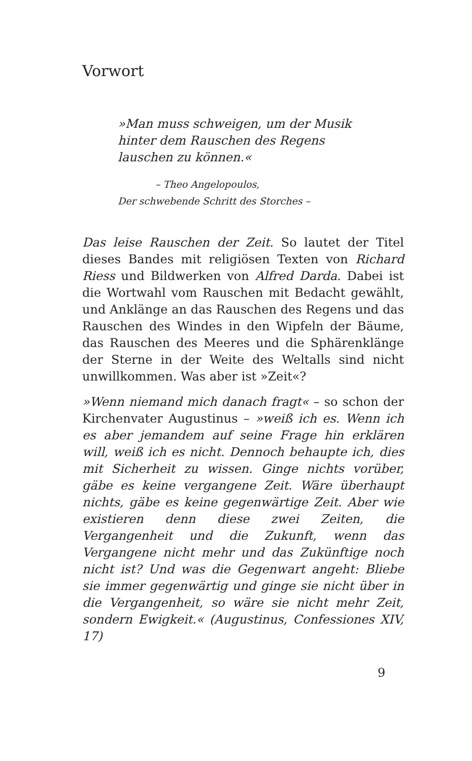Vorwort
»Man muss schweigen, um der Musik
hinter dem Rauschen des Regens
lauschen zu können.«
– Theo Angelopoulos,
Der schwebende Schritt des Storches –
Das leise Rauschen der Zeit. So lautet der Titel dieses Bandes mit religiösen Texten von Richard Riess und Bildwerken von Alfred Darda. Dabei ist die Wortwahl vom Rauschen mit Bedacht gewählt, und Anklänge an das Rauschen des Regens und das Rauschen des Windes in den Wipfeln der Bäume, das Rauschen des Meeres und die Sphärenklänge der Sterne in der Weite des Weltalls sind nicht unwillkommen. Was aber ist »Zeit«?
»Wenn niemand mich danach fragt« – so schon der Kirchenvater Augustinus – »weiß ich es. Wenn ich es aber jemandem auf seine Frage hin erklären will, weiß ich es nicht. Dennoch behaupte ich, dies mit Sicherheit zu wissen. Ginge nichts vorüber, gäbe es keine vergangene Zeit. Wäre überhaupt nichts, gäbe es keine gegenwärtige Zeit. Aber wie existieren denn diese zwei Zeiten, die Vergangenheit und die Zukunft, wenn das Vergangene nicht mehr und das Zukünftige noch nicht ist? Und was die Gegenwart angeht: Bliebe sie immer gegenwärtig und ginge sie nicht über in die Vergangenheit, so wäre sie nicht mehr Zeit, sondern Ewigkeit.« (Augustinus, Confessiones XIV, 17)
9